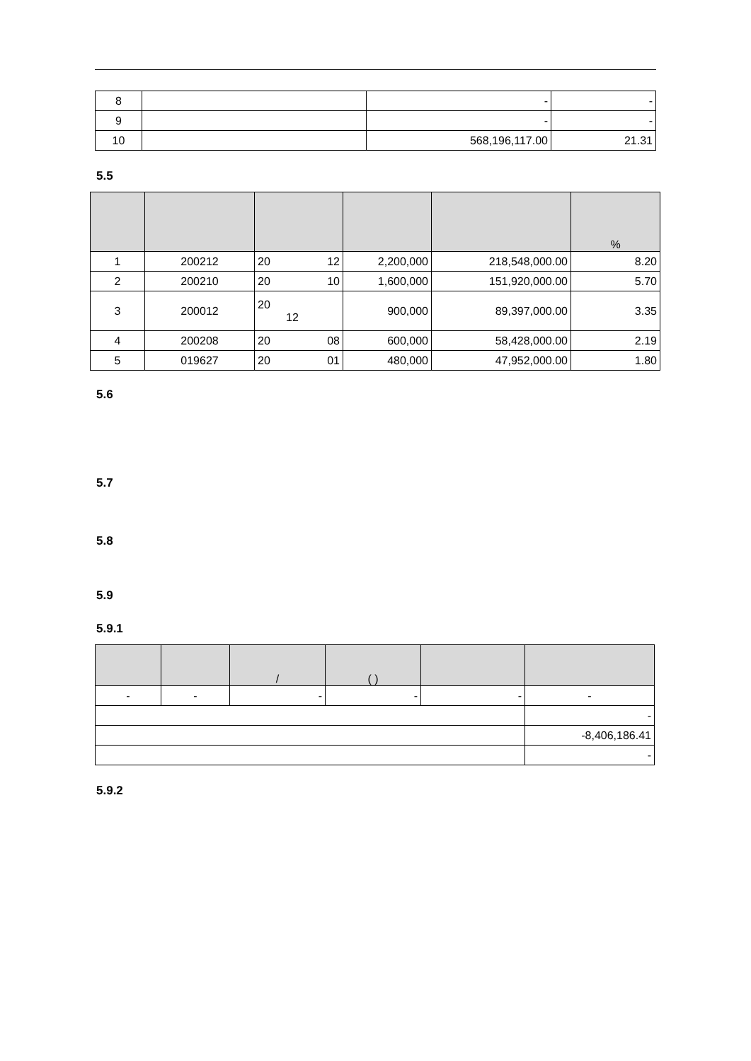| 8 | | - | - |
| 9 | | - | - |
| 10 | | 568,196,117.00 | 21.31 |
5.5
| | | | | | % |
| --- | --- | --- | --- | --- | --- |
| 1 | 200212 | 20 12 | 2,200,000 | 218,548,000.00 | 8.20 |
| 2 | 200210 | 20 10 | 1,600,000 | 151,920,000.00 | 5.70 |
| 3 | 200012 | 20 12 | 900,000 | 89,397,000.00 | 3.35 |
| 4 | 200208 | 20 08 | 600,000 | 58,428,000.00 | 2.19 |
| 5 | 019627 | 20 01 | 480,000 | 47,952,000.00 | 1.80 |
5.6
5.7
5.8
5.9
5.9.1
| | | / | ( ) | | |
| --- | --- | --- | --- | --- | --- |
| - | - | - | - | - | - |
| | | | | | - |
| | | | | | -8,406,186.41 |
| | | | | | - |
5.9.2